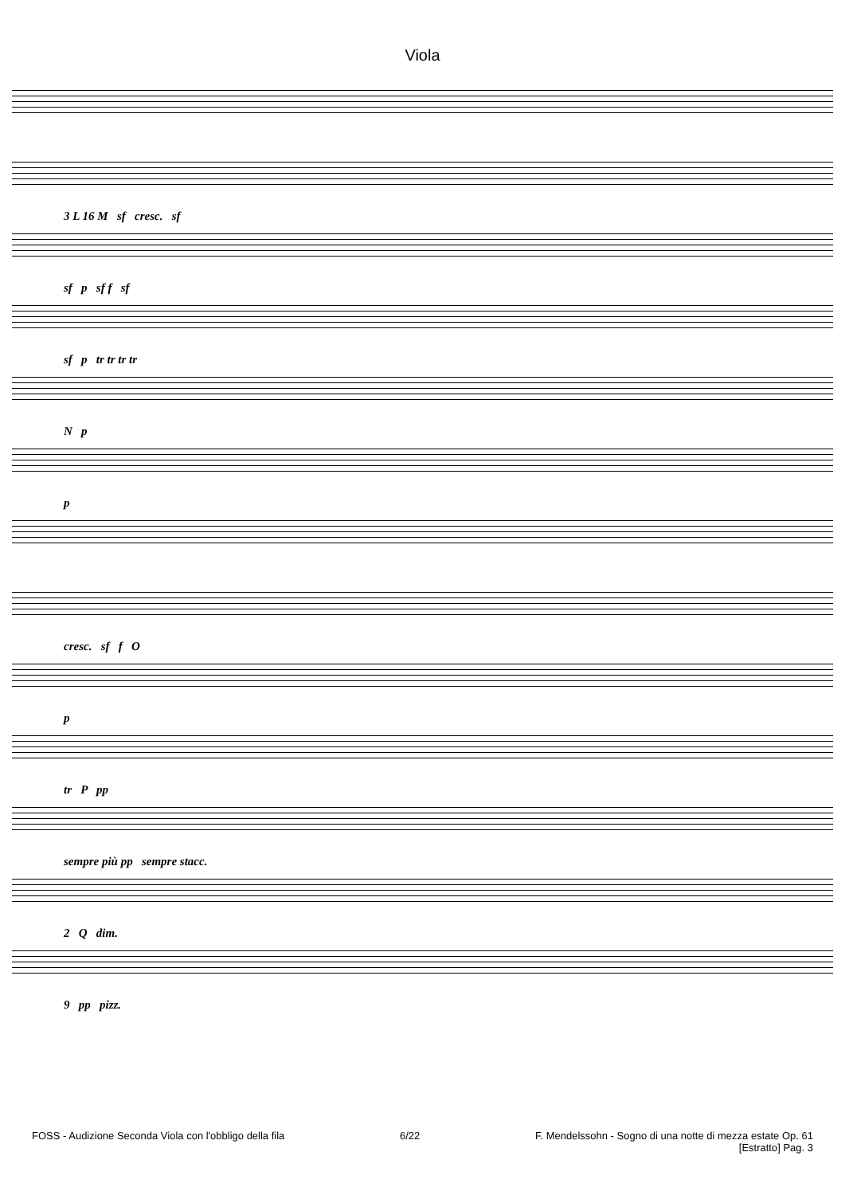Viola
3 L 16 M sf cresc. sf
sf p sf f sf
sf p tr tr tr tr
N p
p
cresc. sf f O
p
tr P pp
sempre più pp sempre stacc.
2 Q dim.
9 pp pizz.
FOSS - Audizione Seconda Viola con l'obbligo della fila 6/22 F. Mendelssohn - Sogno di una notte di mezza estate Op. 61
[Estratto] Pag. 3